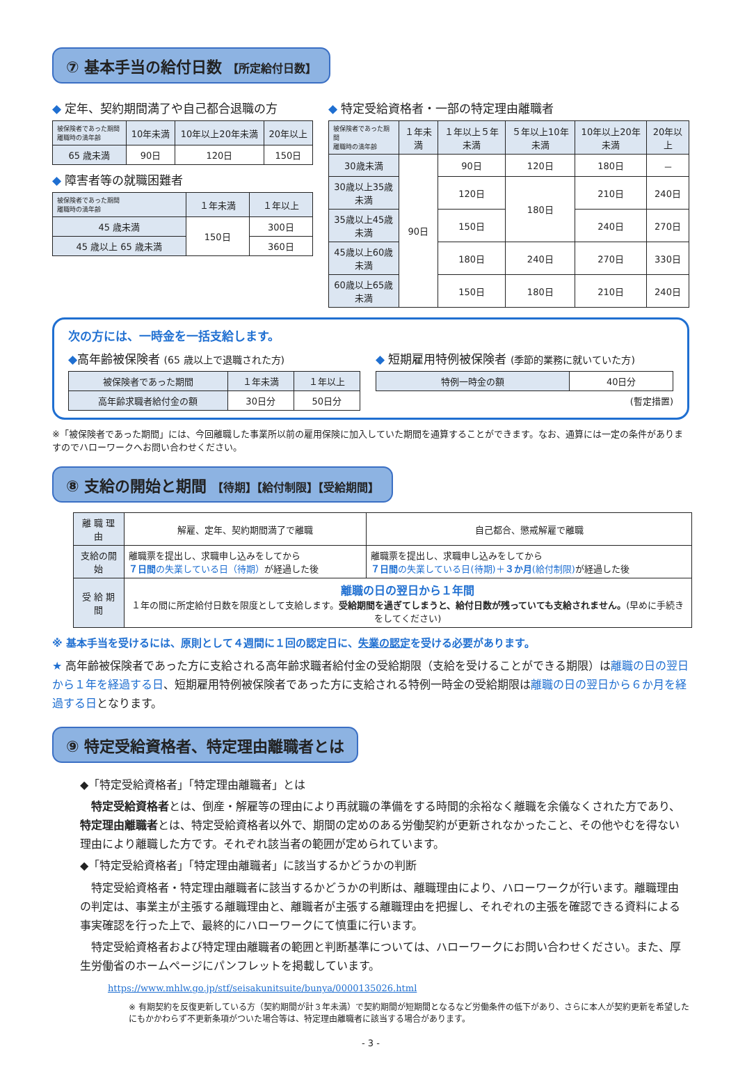⑦ 基本手当の給付日数 【所定給付日数】
◆ 定年、契約期間満了や自己都合退職の方
| 被保険者であった期間 離職時の満年齢 | 10年未満 | 10年以上20年未満 | 20年以上 |
| --- | --- | --- | --- |
| 65 歳未満 | 90日 | 120日 | 150日 |
◆ 障害者等の就職困難者
| 被保険者であった期間 離職時の満年齢 | １年未満 | １年以上 |
| --- | --- | --- |
| 45 歳未満 | 150日 | 300日 |
| 45 歳以上 65 歳未満 | | 360日 |
◆ 特定受給資格者・一部の特定理由離職者
| 被保険者であった期間 離職時の満年齢 | １年未満 | １年以上５年未満 | ５年以上10年未満 | 10年以上20年未満 | 20年以上 |
| --- | --- | --- | --- | --- | --- |
| 30歳未満 | 90日 | 90日 | 120日 | 180日 | － |
| 30歳以上35歳未満 | | 120日 | 180日 | 210日 | 240日 |
| 35歳以上45歳未満 | | 150日 | | 240日 | 270日 |
| 45歳以上60歳未満 | | 180日 | 240日 | 270日 | 330日 |
| 60歳以上65歳未満 | | 150日 | 180日 | 210日 | 240日 |
次の方には、一時金を一括支給します。
◆高年齢被保険者 (65 歳以上で退職された方)
| 被保険者であった期間 | １年未満 | １年以上 |
| 高年齢求職者給付金の額 | 30日分 | 50日分 |
◆ 短期雇用特例被保険者 (季節的業務に就いていた方)
| 特例一時金の額 | 40日分 |
(暫定措置)
※「被保険者であった期間」には、今回離職した事業所以前の雇用保険に加入していた期間を通算することができます。なお、通算には一定の条件がありますのでハローワークへお問い合わせください。
⑧ 支給の開始と期間 【待期】【給付制限】【受給期間】
| 離 職 理 由 | 解雇、定年、契約期間満了で離職 | 自己都合、懲戒解雇で離職 |
| 支給の開始 | 離職票を提出し、求職申し込みをしてから ７日間 の失業している日（待期） が経過した後 | 離職票を提出し、求職申し込みをしてから ７日間 の失業している日(待期)＋ ３か月 (給付制限) が経過した後 |
| 受 給 期 間 | 離職の日の翌日から１年間 １年の間に所定給付日数を限度として支給します。 受給期間を過ぎてしまうと、給付日数が残っていても支給されません。 (早めに手続きをしてください) | |
※ 基本手当を受けるには、原則として４週間に１回の認定日に、失業の認定を受ける必要があります。
★ 高年齢被保険者であった方に支給される高年齢求職者給付金の受給期限（支給を受けることができる期限）は離職の日の翌日から１年を経過する日、短期雇用特例被保険者であった方に支給される特例一時金の受給期限は離職の日の翌日から６か月を経過する日となります。
⑨ 特定受給資格者、特定理由離職者とは
◆「特定受給資格者」「特定理由離職者」とは
　特定受給資格者とは、倒産・解雇等の理由により再就職の準備をする時間的余裕なく離職を余儀なくされた方であり、特定理由離職者とは、特定受給資格者以外で、期間の定めのある労働契約が更新されなかったこと、その他やむを得ない理由により離職した方です。それぞれ該当者の範囲が定められています。
◆「特定受給資格者」「特定理由離職者」に該当するかどうかの判断
　特定受給資格者・特定理由離職者に該当するかどうかの判断は、離職理由により、ハローワークが行います。離職理由の判定は、事業主が主張する離職理由と、離職者が主張する離職理由を把握し、それぞれの主張を確認できる資料による事実確認を行った上で、最終的にハローワークにて慎重に行います。
　特定受給資格者および特定理由離職者の範囲と判断基準については、ハローワークにお問い合わせください。また、厚生労働省のホームページにパンフレットを掲載しています。
https://www.mhlw.go.jp/stf/seisakunitsuite/bunya/0000135026.html
※ 有期契約を反復更新している方（契約期間が計３年未満）で契約期間が短期間となるなど労働条件の低下があり、さらに本人が契約更新を希望したにもかかわらず不更新条項がついた場合等は、特定理由離職者に該当する場合があります。
- 3 -